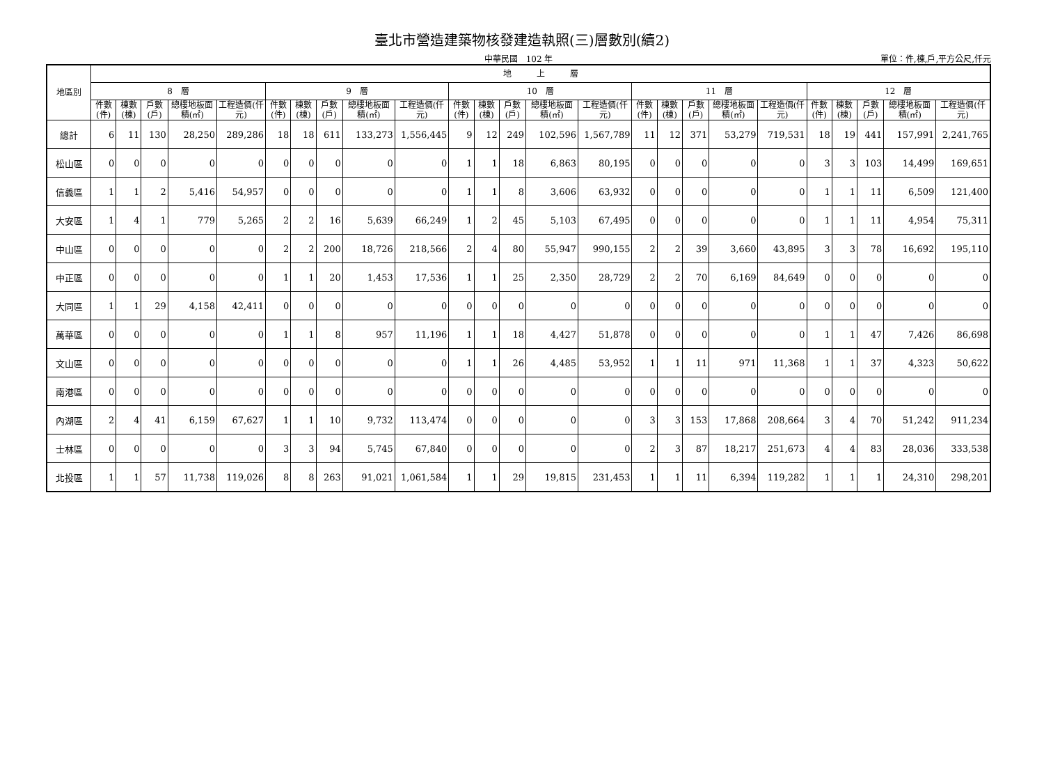臺北市營造建築物核發建造執照(三)層數別(續2)
中華民國　102 年 單位：件,棟,戶,平方公尺,仟元
| 地區別 | 地 上 層 | | | | | | | | | | | | | | | | | | | | | | | | |
| --- | --- | --- | --- | --- | --- | --- | --- | --- | --- | --- | --- | --- | --- | --- | --- | --- | --- | --- | --- | --- | --- | --- | --- | --- | --- |
| | 8 層 | | | | | 9 層 | | | | | 10 層 | | | | | 11 層 | | | | | 12 層 | | | | |
| | 件數(件) | 棟數(棟) | 戶數(戶) | 總樓地板面積(㎡) | 工程造價(仟元) | 件數(件) | 棟數(棟) | 戶數(戶) | 總樓地板面積(㎡) | 工程造價(仟元) | 件數(件) | 棟數(棟) | 戶數(戶) | 總樓地板面積(㎡) | 工程造價(仟元) | 件數(件) | 棟數(棟) | 戶數(戶) | 總樓地板面積(㎡) | 工程造價(仟元) | 件數(件) | 棟數(棟) | 戶數(戶) | 總樓地板面積(㎡) | 工程造價(仟元) |
| 總計 | 6 | 11 | 130 | 28,250 | 289,286 | 18 | 18 | 611 | 133,273 | 1,556,445 | 9 | 12 | 249 | 102,596 | 1,567,789 | 11 | 12 | 371 | 53,279 | 719,531 | 18 | 19 | 441 | 157,991 | 2,241,765 |
| 松山區 | 0 | 0 | 0 | 0 | 0 | 0 | 0 | 0 | 0 | 0 | 1 | 1 | 18 | 6,863 | 80,195 | 0 | 0 | 0 | 0 | 0 | 3 | 3 | 103 | 14,499 | 169,651 |
| 信義區 | 1 | 1 | 2 | 5,416 | 54,957 | 0 | 0 | 0 | 0 | 0 | 1 | 1 | 8 | 3,606 | 63,932 | 0 | 0 | 0 | 0 | 0 | 1 | 1 | 11 | 6,509 | 121,400 |
| 大安區 | 1 | 4 | 1 | 779 | 5,265 | 2 | 2 | 16 | 5,639 | 66,249 | 1 | 2 | 45 | 5,103 | 67,495 | 0 | 0 | 0 | 0 | 0 | 1 | 1 | 11 | 4,954 | 75,311 |
| 中山區 | 0 | 0 | 0 | 0 | 0 | 2 | 2 | 200 | 18,726 | 218,566 | 2 | 4 | 80 | 55,947 | 990,155 | 2 | 2 | 39 | 3,660 | 43,895 | 3 | 3 | 78 | 16,692 | 195,110 |
| 中正區 | 0 | 0 | 0 | 0 | 0 | 1 | 1 | 20 | 1,453 | 17,536 | 1 | 1 | 25 | 2,350 | 28,729 | 2 | 2 | 70 | 6,169 | 84,649 | 0 | 0 | 0 | 0 | 0 |
| 大同區 | 1 | 1 | 29 | 4,158 | 42,411 | 0 | 0 | 0 | 0 | 0 | 0 | 0 | 0 | 0 | 0 | 0 | 0 | 0 | 0 | 0 | 0 | 0 | 0 | 0 | 0 |
| 萬華區 | 0 | 0 | 0 | 0 | 0 | 1 | 1 | 8 | 957 | 11,196 | 1 | 1 | 18 | 4,427 | 51,878 | 0 | 0 | 0 | 0 | 0 | 1 | 1 | 47 | 7,426 | 86,698 |
| 文山區 | 0 | 0 | 0 | 0 | 0 | 0 | 0 | 0 | 0 | 0 | 1 | 1 | 26 | 4,485 | 53,952 | 1 | 1 | 11 | 971 | 11,368 | 1 | 1 | 37 | 4,323 | 50,622 |
| 南港區 | 0 | 0 | 0 | 0 | 0 | 0 | 0 | 0 | 0 | 0 | 0 | 0 | 0 | 0 | 0 | 0 | 0 | 0 | 0 | 0 | 0 | 0 | 0 | 0 | 0 |
| 內湖區 | 2 | 4 | 41 | 6,159 | 67,627 | 1 | 1 | 10 | 9,732 | 113,474 | 0 | 0 | 0 | 0 | 0 | 3 | 3 | 153 | 17,868 | 208,664 | 3 | 4 | 70 | 51,242 | 911,234 |
| 士林區 | 0 | 0 | 0 | 0 | 0 | 3 | 3 | 94 | 5,745 | 67,840 | 0 | 0 | 0 | 0 | 0 | 2 | 3 | 87 | 18,217 | 251,673 | 4 | 4 | 83 | 28,036 | 333,538 |
| 北投區 | 1 | 1 | 57 | 11,738 | 119,026 | 8 | 8 | 263 | 91,021 | 1,061,584 | 1 | 1 | 29 | 19,815 | 231,453 | 1 | 1 | 11 | 6,394 | 119,282 | 1 | 1 | 1 | 24,310 | 298,201 |